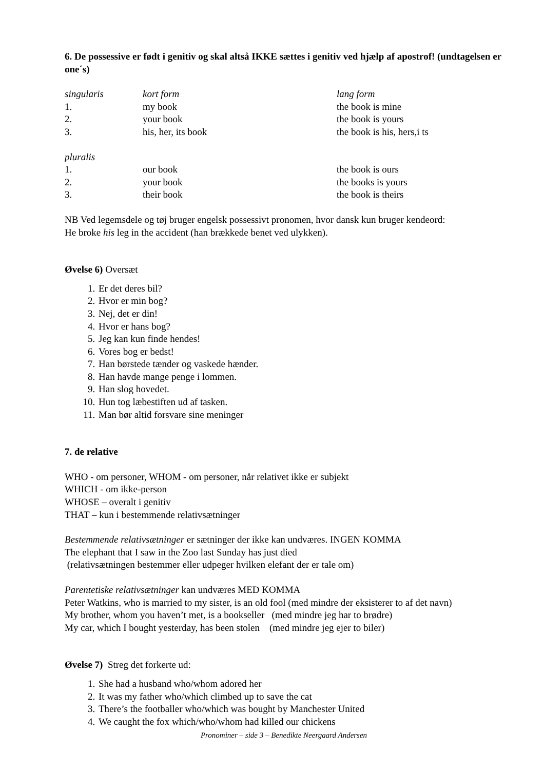6. De possessive er født i genitiv og skal altså IKKE sættes i genitiv ved hjælp af apostrof! (undtagelsen er one´s)
| singularis | kort form | lang form |
| 1. | my book | the book is mine |
| 2. | your book | the book is yours |
| 3. | his, her, its book | the book is his, hers,i ts |
| pluralis | | |
| 1. | our book | the book is ours |
| 2. | your book | the books is yours |
| 3. | their book | the book is theirs |
NB Ved legemsdele og tøj bruger engelsk possessivt pronomen, hvor dansk kun bruger kendeord:
He broke his leg in the accident (han brækkede benet ved ulykken).
Øvelse 6) Oversæt
1. Er det deres bil?
2. Hvor er min bog?
3. Nej, det er din!
4. Hvor er hans bog?
5. Jeg kan kun finde hendes!
6. Vores bog er bedst!
7. Han børstede tænder og vaskede hænder.
8. Han havde mange penge i lommen.
9. Han slog hovedet.
10. Hun tog læbestiften ud af tasken.
11. Man bør altid forsvare sine meninger
7. de relative
WHO - om personer, WHOM - om personer, når relativet ikke er subjekt
WHICH - om ikke-person
WHOSE – overalt i genitiv
THAT – kun i bestemmende relativsætninger
Bestemmende relativsætninger er sætninger der ikke kan undværes. INGEN KOMMA
The elephant that I saw in the Zoo last Sunday has just died
(relativsætningen bestemmer eller udpeger hvilken elefant der er tale om)
Parentetiske relativsætninger kan undværes MED KOMMA
Peter Watkins, who is married to my sister, is an old fool (med mindre der eksisterer to af det navn)
My brother, whom you haven’t met, is a bookseller (med mindre jeg har to brødre)
My car, which I bought yesterday, has been stolen (med mindre jeg ejer to biler)
Øvelse 7) Streg det forkerte ud:
1. She had a husband who/whom adored her
2. It was my father who/which climbed up to save the cat
3. There’s the footballer who/which was bought by Manchester United
4. We caught the fox which/who/whom had killed our chickens
Pronominer – side 3 – Benedikte Neergaard Andersen